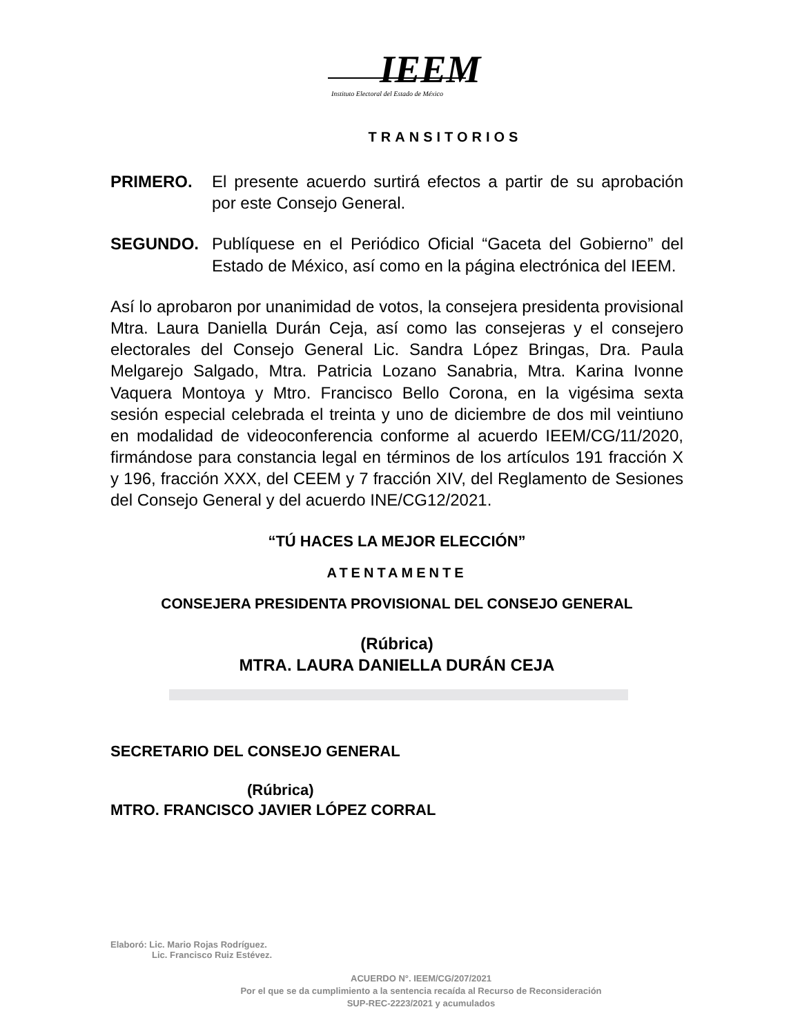IEEM
Instituto Electoral del Estado de México
TRANSITORIOS
PRIMERO. El presente acuerdo surtirá efectos a partir de su aprobación por este Consejo General.
SEGUNDO. Publíquese en el Periódico Oficial “Gaceta del Gobierno” del Estado de México, así como en la página electrónica del IEEM.
Así lo aprobaron por unanimidad de votos, la consejera presidenta provisional Mtra. Laura Daniella Durán Ceja, así como las consejeras y el consejero electorales del Consejo General Lic. Sandra López Bringas, Dra. Paula Melgarejo Salgado, Mtra. Patricia Lozano Sanabria, Mtra. Karina Ivonne Vaquera Montoya y Mtro. Francisco Bello Corona, en la vigésima sexta sesión especial celebrada el treinta y uno de diciembre de dos mil veintiuno en modalidad de videoconferencia conforme al acuerdo IEEM/CG/11/2020, firmándose para constancia legal en términos de los artículos 191 fracción X y 196, fracción XXX, del CEEM y 7 fracción XIV, del Reglamento de Sesiones del Consejo General y del acuerdo INE/CG12/2021.
“TÚ HACES LA MEJOR ELECCIÓN”
ATENTAMENTE
CONSEJERA PRESIDENTA PROVISIONAL DEL CONSEJO GENERAL
(Rúbrica)
MTRA. LAURA DANIELLA DURÁN CEJA
SECRETARIO DEL CONSEJO GENERAL
(Rúbrica)
MTRO. FRANCISCO JAVIER LÓPEZ CORRAL
Elaboró: Lic. Mario Rojas Rodríguez.
Lic. Francisco Ruiz Estévez.
ACUERDO N°. IEEM/CG/207/2021
Por el que se da cumplimiento a la sentencia recaída al Recurso de Reconsideración
SUP-REC-2223/2021 y acumulados